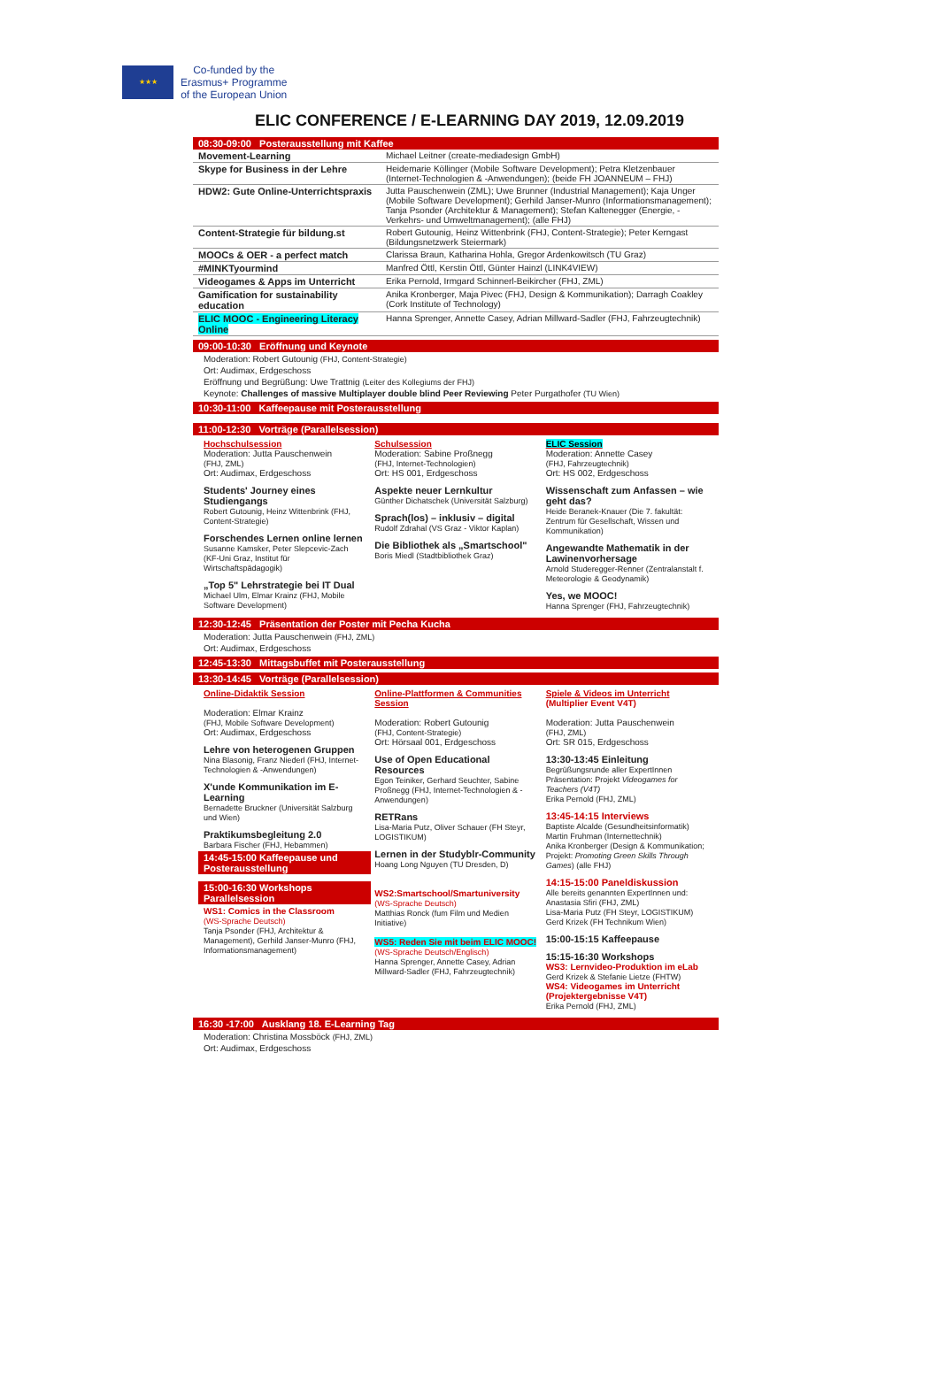★★★
Co-funded by the
Erasmus+ Programme
of the European Union
ELIC CONFERENCE / E-LEARNING DAY 2019, 12.09.2019
08:30-09:00 Posterausstellung mit Kaffee
| Movement-Learning | Michael Leitner (create-mediadesign GmbH) |
| Skype for Business in der Lehre | Heidemarie Köllinger (Mobile Software Development); Petra Kletzenbauer (Internet-Technologien & -Anwendungen); (beide FH JOANNEUM – FHJ) |
| HDW2: Gute Online-Unterrichtspraxis | Jutta Pauschenwein (ZML); Uwe Brunner (Industrial Management); Kaja Unger (Mobile Software Development); Gerhild Janser-Munro (Informationsmanagement); Tanja Psonder (Architektur & Management); Stefan Kaltenegger (Energie, -Verkehrs- und Umweltmanagement); (alle FHJ) |
| Content-Strategie für bildung.st | Robert Gutounig, Heinz Wittenbrink (FHJ, Content-Strategie); Peter Kerngast (Bildungsnetzwerk Steiermark) |
| MOOCs & OER - a perfect match | Clarissa Braun, Katharina Hohla, Gregor Ardenkowitsch (TU Graz) |
| #MINKTyourmind | Manfred Öttl, Kerstin Öttl, Günter Hainzl (LINK4VIEW) |
| Videogames & Apps im Unterricht | Erika Pernold, Irmgard Schinnerl-Beikircher (FHJ, ZML) |
| Gamification for sustainability education | Anika Kronberger, Maja Pivec (FHJ, Design & Kommunikation); Darragh Coakley (Cork Institute of Technology) |
| ELIC MOOC - Engineering Literacy Online | Hanna Sprenger, Annette Casey, Adrian Millward-Sadler (FHJ, Fahrzeugtechnik) |
09:00-10:30 Eröffnung und Keynote
Moderation: Robert Gutounig (FHJ, Content-Strategie)
Ort: Audimax, Erdgeschoss
Eröffnung und Begrüßung: Uwe Trattnig (Leiter des Kollegiums der FHJ)
Keynote: Challenges of massive Multiplayer double blind Peer Reviewing Peter Purgathofer (TU Wien)
10:30-11:00 Kaffeepause mit Posterausstellung
11:00-12:30 Vorträge (Parallelsession)
Hochschulsession
Moderation: Jutta Pauschenwein
(FHJ, ZML)
Ort: Audimax, Erdgeschoss
Students' Journey eines Studiengangs
Robert Gutounig, Heinz Wittenbrink (FHJ, Content-Strategie)
Forschendes Lernen online lernen
Susanne Kamsker, Peter Slepcevic-Zach (KF-Uni Graz, Institut für Wirtschaftspädagogik)
„Top 5" Lehrstrategie bei IT Dual
Michael Ulm, Elmar Krainz (FHJ, Mobile Software Development)
Schulsession
Moderation: Sabine Proßnegg
(FHJ, Internet-Technologien)
Ort: HS 001, Erdgeschoss
Aspekte neuer Lernkultur
Günther Dichatschek (Universität Salzburg)
Sprach(los) – inklusiv – digital
Rudolf Zdrahal (VS Graz - Viktor Kaplan)
Die Bibliothek als „Smartschool"
Boris Miedl (Stadtbibliothek Graz)
ELIC Session
Moderation: Annette Casey
(FHJ, Fahrzeugtechnik)
Ort: HS 002, Erdgeschoss
Wissenschaft zum Anfassen – wie geht das?
Heide Beranek-Knauer (Die 7. fakultät: Zentrum für Gesellschaft, Wissen und Kommunikation)
Angewandte Mathematik in der Lawinenvorhersage
Arnold Studeregger-Renner (Zentralanstalt f. Meteorologie & Geodynamik)
Yes, we MOOC!
Hanna Sprenger (FHJ, Fahrzeugtechnik)
12:30-12:45 Präsentation der Poster mit Pecha Kucha
Moderation: Jutta Pauschenwein (FHJ, ZML)
Ort: Audimax, Erdgeschoss
12:45-13:30 Mittagsbuffet mit Posterausstellung
13:30-14:45 Vorträge (Parallelsession)
Online-Didaktik Session
Moderation: Elmar Krainz
(FHJ, Mobile Software Development)
Ort: Audimax, Erdgeschoss
Lehre von heterogenen Gruppen
Nina Blasonig, Franz Niederl (FHJ, Internet-Technologien & -Anwendungen)
X'unde Kommunikation im E-Learning
Bernadette Bruckner (Universität Salzburg und Wien)
Praktikumsbegleitung 2.0
Barbara Fischer (FHJ, Hebammen)
14:45-15:00 Kaffeepause und Posterausstellung
15:00-16:30 Workshops Parallelsession
WS1: Comics in the Classroom
(WS-Sprache Deutsch)
Tanja Psonder (FHJ, Architektur & Management), Gerhild Janser-Munro (FHJ, Informationsmanagement)
Online-Plattformen & Communities Session
Moderation: Robert Gutounig
(FHJ, Content-Strategie)
Ort: Hörsaal 001, Erdgeschoss
Use of Open Educational Resources
Egon Teiniker, Gerhard Seuchter, Sabine Proßnegg (FHJ, Internet-Technologien & -Anwendungen)
RETRans
Lisa-Maria Putz, Oliver Schauer (FH Steyr, LOGISTIKUM)
Lernen in der Studyblr-Community
Hoang Long Nguyen (TU Dresden, D)
WS2:Smartschool/Smartuniversity
(WS-Sprache Deutsch)
Matthias Ronck (fum Film und Medien Initiative)
WS5: Reden Sie mit beim ELIC MOOC!
(WS-Sprache Deutsch/Englisch)
Hanna Sprenger, Annette Casey, Adrian Millward-Sadler (FHJ, Fahrzeugtechnik)
Spiele & Videos im Unterricht
(Multiplier Event V4T)
Moderation: Jutta Pauschenwein
(FHJ, ZML)
Ort: SR 015, Erdgeschoss
13:30-13:45 Einleitung
Begrüßungsrunde aller ExpertInnen
Präsentation: Projekt Videogames for Teachers (V4T)
Erika Pernold (FHJ, ZML)
13:45-14:15 Interviews
Baptiste Alcalde (Gesundheitsinformatik)
Martin Fruhman (Internettechnik)
Anika Kronberger (Design & Kommunikation; Projekt: Promoting Green Skills Through Games) (alle FHJ)
14:15-15:00 Paneldiskussion
Alle bereits genannten ExpertInnen und: Anastasia Sfiri (FHJ, ZML)
Lisa-Maria Putz (FH Steyr, LOGISTIKUM)
Gerd Krizek (FH Technikum Wien)
15:00-15:15 Kaffeepause
15:15-16:30 Workshops
WS3: Lernvideo-Produktion im eLab
Gerd Krizek & Stefanie Lietze (FHTW)
WS4: Videogames im Unterricht (Projektergebnisse V4T)
Erika Pernold (FHJ, ZML)
16:30 -17:00 Ausklang 18. E-Learning Tag
Moderation: Christina Mossböck (FHJ, ZML)
Ort: Audimax, Erdgeschoss